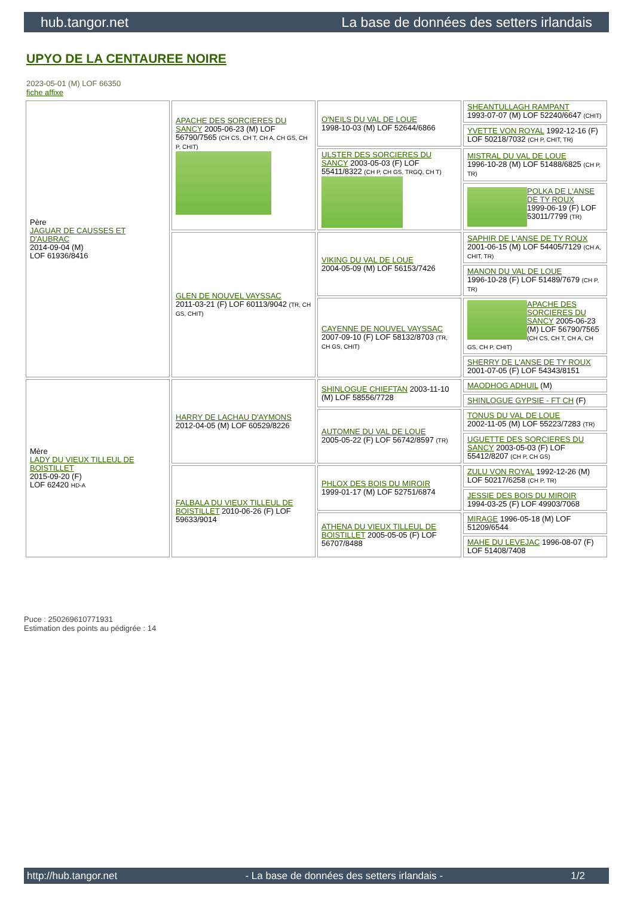hub.tangor.net La base de données des setters irlandais
UPYO DE LA CENTAUREE NOIRE
2023-05-01 (M) LOF 66350
fiche affixe
| Père JAGUAR DE CAUSSES ET D'AUBRAC 2014-09-04 (M) LOF 61936/8416 | APACHE DES SORCIERES DU SANCY 2005-06-23 (M) LOF 56790/7565 (CH CS, CH T, CH A, CH GS, CH P, CHIT) | O'NEILS DU VAL DE LOUE 1998-10-03 (M) LOF 52644/6866 | SHEANTULLAGH RAMPANT 1993-07-07 (M) LOF 52240/6647 (CHIT) |
| | | | YVETTE VON ROYAL 1992-12-16 (F) LOF 50218/7032 (CH P, CHIT, TR) |
| | | ULSTER DES SORCIERES DU SANCY 2003-05-03 (F) LOF 55411/8322 (CH P, CH GS, TRGQ, CH T) | MISTRAL DU VAL DE LOUE 1996-10-28 (M) LOF 51488/6825 (CH P, TR) |
| | | | POLKA DE L'ANSE DE TY ROUX 1999-06-19 (F) LOF 53011/7799 (TR) |
| | GLEN DE NOUVEL VAYSSAC 2011-03-21 (F) LOF 60113/9042 (TR, CH GS, CHIT) | VIKING DU VAL DE LOUE 2004-05-09 (M) LOF 56153/7426 | SAPHIR DE L'ANSE DE TY ROUX 2001-06-15 (M) LOF 54405/7129 (CH A, CHIT, TR) |
| | | | MANON DU VAL DE LOUE 1996-10-28 (F) LOF 51489/7679 (CH P, TR) |
| | | CAYENNE DE NOUVEL VAYSSAC 2007-09-10 (F) LOF 58132/8703 (TR, CH GS, CHIT) | APACHE DES SORCIERES DU SANCY 2005-06-23 (M) LOF 56790/7565 (CH CS, CH T, CH A, CH GS, CH P, CHIT) |
| | | | SHERRY DE L'ANSE DE TY ROUX 2001-07-05 (F) LOF 54343/8151 |
| Mère LADY DU VIEUX TILLEUL DE BOISTILLET 2015-09-20 (F) LOF 62420 HD-A | HARRY DE LACHAU D'AYMONS 2012-04-05 (M) LOF 60529/8226 | SHINLOGUE CHIEFTAN 2003-11-10 (M) LOF 58556/7728 | MAODHOG ADHUIL (M) |
| | | | SHINLOGUE GYPSIE - FT CH (F) |
| | | AUTOMNE DU VAL DE LOUE 2005-05-22 (F) LOF 56742/8597 (TR) | TONUS DU VAL DE LOUE 2002-11-05 (M) LOF 55223/7283 (TR) |
| | | | UGUETTE DES SORCIERES DU SANCY 2003-05-03 (F) LOF 55412/8207 (CH P, CH GS) |
| | FALBALA DU VIEUX TILLEUL DE BOISTILLET 2010-06-26 (F) LOF 59633/9014 | PHLOX DES BOIS DU MIROIR 1999-01-17 (M) LOF 52751/6874 | ZULU VON ROYAL 1992-12-26 (M) LOF 50217/6258 (CH P, TR) |
| | | | JESSIE DES BOIS DU MIROIR 1994-03-25 (F) LOF 49903/7068 |
| | | ATHENA DU VIEUX TILLEUL DE BOISTILLET 2005-05-05 (F) LOF 56707/8488 | MIRAGE 1996-05-18 (M) LOF 51209/6544 |
| | | | MAHE DU LEVEJAC 1996-08-07 (F) LOF 51408/7408 |
Puce : 250269610771931
Estimation des points au pédigrée : 14
http://hub.tangor.net - La base de données des setters irlandais - 1/2